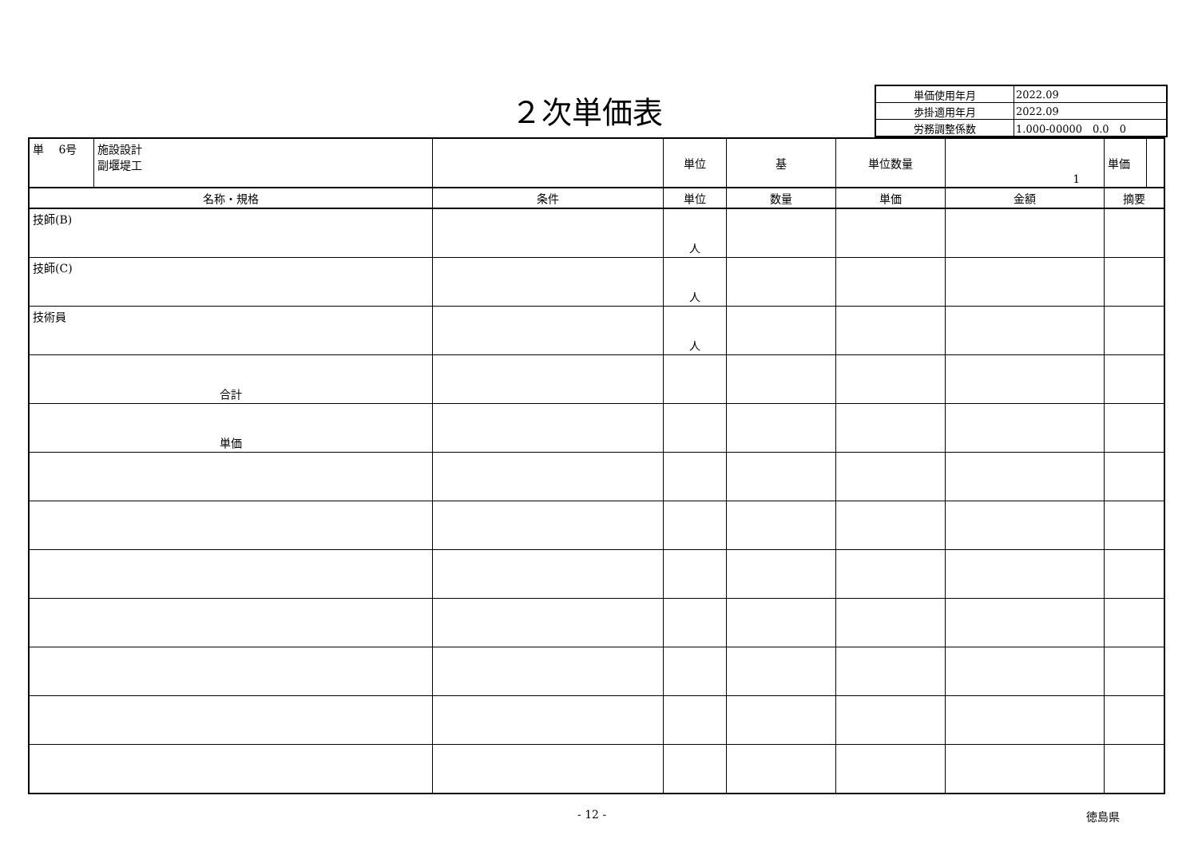２次単価表
| 単価使用年月 | 2022.09 |
| 歩掛適用年月 | 2022.09 |
| 労務調整係数 | 1.000-00000 0.0 0 |
| / 単 6号 / 施設設計 副堰堤工 / | | 単位 | 基 | 単位数量 | 1 | / 単価 / / |
| 名称・規格 | 条件 | 単位 | 数量 | 単価 | 金額 | 摘要 |
| 技師(B) | | 人 | | | | |
| 技師(C) | | 人 | | | | |
| 技術員 | | 人 | | | | |
| 合計 | | | | | | |
| 単価 | | | | | | |
- 12 - 徳島県